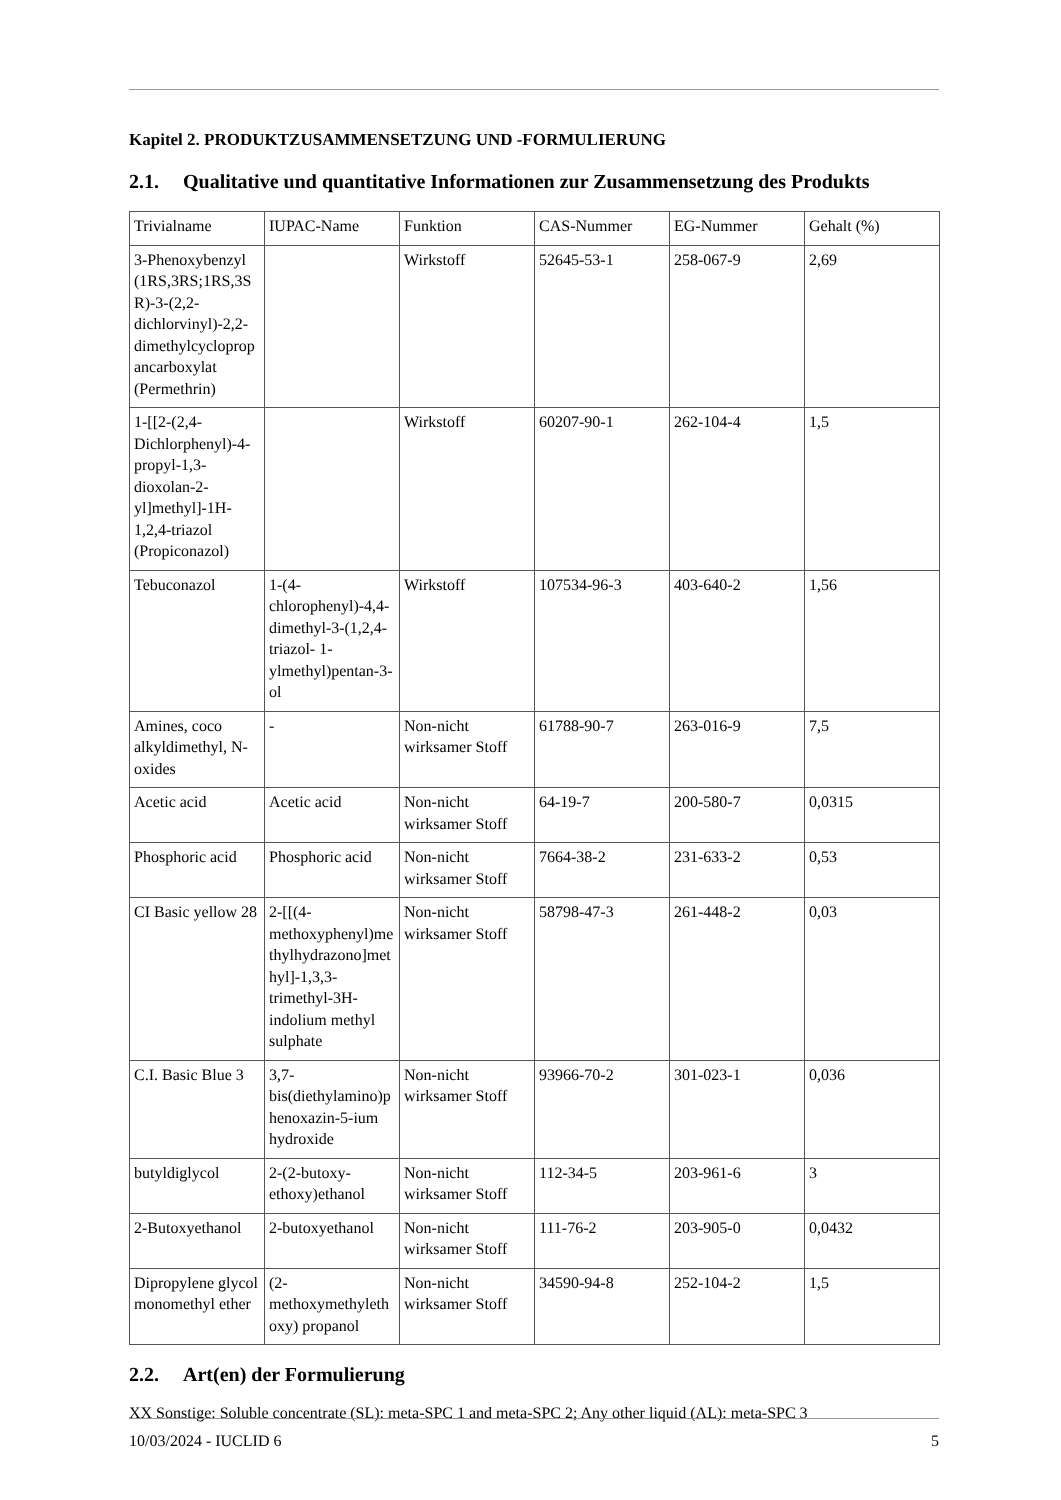Kapitel 2. PRODUKTZUSAMMENSETZUNG UND -FORMULIERUNG
2.1. Qualitative und quantitative Informationen zur Zusammensetzung des Produkts
| Trivialname | IUPAC-Name | Funktion | CAS-Nummer | EG-Nummer | Gehalt (%) |
| --- | --- | --- | --- | --- | --- |
| 3-Phenoxybenzyl (1RS,3RS;1RS,3SR)-3-(2,2-dichlorvinyl)-2,2-dimethylcyclopropancarboxylat (Permethrin) | | Wirkstoff | 52645-53-1 | 258-067-9 | 2,69 |
| 1-[[2-(2,4-Dichlorphenyl)-4-propyl-1,3-dioxolan-2-yl]methyl]-1H-1,2,4-triazol (Propiconazol) | | Wirkstoff | 60207-90-1 | 262-104-4 | 1,5 |
| Tebuconazol | 1-(4-chlorophenyl)-4,4-dimethyl-3-(1,2,4-triazol- 1-ylmethyl)pentan-3-ol | Wirkstoff | 107534-96-3 | 403-640-2 | 1,56 |
| Amines, coco alkyldimethyl, N-oxides | - | Non-nicht wirksamer Stoff | 61788-90-7 | 263-016-9 | 7,5 |
| Acetic acid | Acetic acid | Non-nicht wirksamer Stoff | 64-19-7 | 200-580-7 | 0,0315 |
| Phosphoric acid | Phosphoric acid | Non-nicht wirksamer Stoff | 7664-38-2 | 231-633-2 | 0,53 |
| CI Basic yellow 28 | 2-[[(4-methoxyphenyl)methylhydrazono]methyl]-1,3,3-trimethyl-3H-indolium methyl sulphate | Non-nicht wirksamer Stoff | 58798-47-3 | 261-448-2 | 0,03 |
| C.I. Basic Blue 3 | 3,7-bis(diethylamino)phenoxazin-5-ium hydroxide | Non-nicht wirksamer Stoff | 93966-70-2 | 301-023-1 | 0,036 |
| butyldiglycol | 2-(2-butoxy-ethoxy)ethanol | Non-nicht wirksamer Stoff | 112-34-5 | 203-961-6 | 3 |
| 2-Butoxyethanol | 2-butoxyethanol | Non-nicht wirksamer Stoff | 111-76-2 | 203-905-0 | 0,0432 |
| Dipropylene glycol monomethyl ether | (2-methoxymethylethoxy) propanol | Non-nicht wirksamer Stoff | 34590-94-8 | 252-104-2 | 1,5 |
2.2. Art(en) der Formulierung
XX Sonstige: Soluble concentrate (SL): meta-SPC 1 and meta-SPC 2; Any other liquid (AL): meta-SPC 3
10/03/2024 - IUCLID 6 5